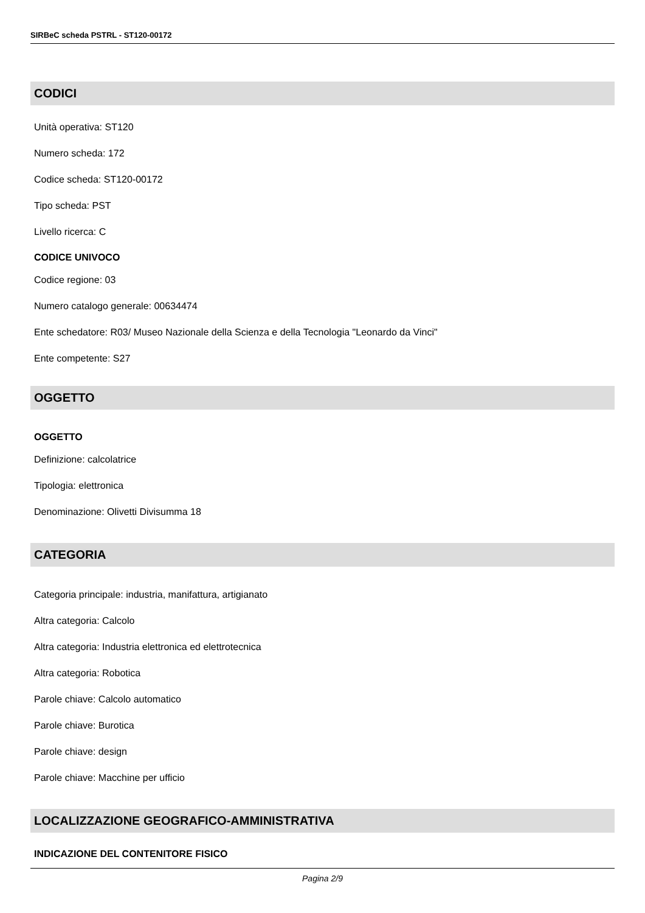SIRBeC scheda PSTRL - ST120-00172
CODICI
Unità operativa: ST120
Numero scheda: 172
Codice scheda: ST120-00172
Tipo scheda: PST
Livello ricerca: C
CODICE UNIVOCO
Codice regione: 03
Numero catalogo generale: 00634474
Ente schedatore: R03/ Museo Nazionale della Scienza e della Tecnologia "Leonardo da Vinci"
Ente competente: S27
OGGETTO
OGGETTO
Definizione: calcolatrice
Tipologia: elettronica
Denominazione: Olivetti Divisumma 18
CATEGORIA
Categoria principale: industria, manifattura, artigianato
Altra categoria: Calcolo
Altra categoria: Industria elettronica ed elettrotecnica
Altra categoria: Robotica
Parole chiave: Calcolo automatico
Parole chiave: Burotica
Parole chiave: design
Parole chiave: Macchine per ufficio
LOCALIZZAZIONE GEOGRAFICO-AMMINISTRATIVA
INDICAZIONE DEL CONTENITORE FISICO
Pagina 2/9